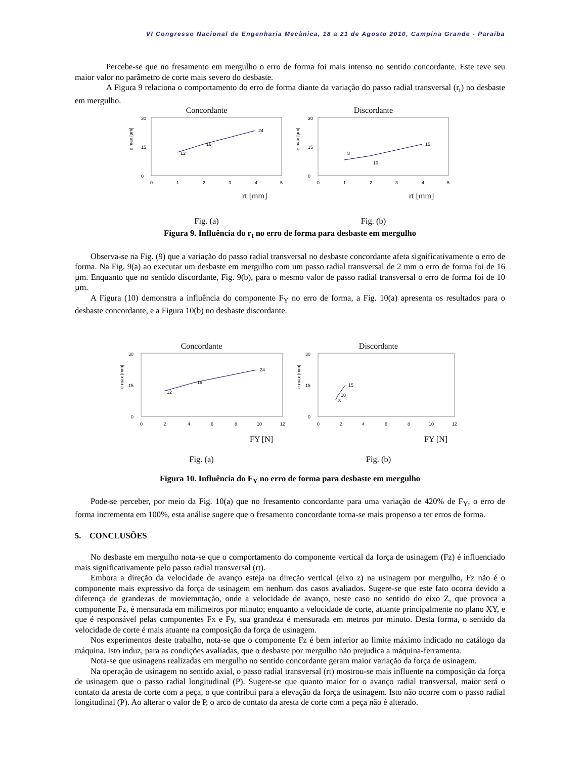VI Congresso Nacional de Engenharia Mecânica, 18 a 21 de Agosto 2010, Campina Grande - Paraíba
Percebe-se que no fresamento em mergulho o erro de forma foi mais intenso no sentido concordante. Este teve seu maior valor no parâmetro de corte mais severo do desbaste.
A Figura 9 relaciona o comportamento do erro de forma diante da variação do passo radial transversal (r<sub>t</sub>) no desbaste em mergulho.
Concordante
e max [µm]
30
0
15
0
1
2
3
4
5
12
16
24
rt [mm]
Fig. (a)
Discordante
e max [µm]
30
0
15
0
1
2
3
4
5
8
10
15
rt [mm]
Fig. (b)
Figura 9. Influência do r<sub>t</sub> no erro de forma para desbaste em mergulho
Observa-se na Fig. (9) que a variação do passo radial transversal no desbaste concordante afeta significativamente o erro de forma. Na Fig. 9(a) ao executar um desbaste em mergulho com um passo radial transversal de 2 mm o erro de forma foi de 16 µm. Enquanto que no sentido discordante, Fig. 9(b), para o mesmo valor de passo radial transversal o erro de forma foi de 10 µm.
A Figura (10) demonstra a influência do componente F<sub>Y</sub> no erro de forma, a Fig. 10(a) apresenta os resultados para o desbaste concordante, e a Figura 10(b) no desbaste discordante.
Concordante
e max [mm]
30
0
15
0
2
4
6
8
10
12
12
16
24
FY [N]
Fig. (a)
Discordante
e max [mm]
30
0
15
0
2
4
6
8
10
12
8
10
15
FY [N]
Fig. (b)
Figura 10. Influência do F<sub>Y</sub> no erro de forma para desbaste em mergulho
Pode-se perceber, por meio da Fig. 10(a) que no fresamento concordante para uma variação de 420% de F<sub>Y</sub>, o erro de forma incrementa em 100%, esta análise sugere que o fresamento concordante torna-se mais propenso a ter erros de forma.
5. CONCLUSÕES
No desbaste em mergulho nota-se que o comportamento do componente vertical da força de usinagem (Fz) é influenciado mais significativamente pelo passo radial transversal (rt).
Embora a direção da velocidade de avanço esteja na direção vertical (eixo z) na usinagem por mergulho, Fz não é o componente mais expressivo da força de usinagem em nenhum dos casos avaliados. Sugere-se que este fato ocorra devido a diferença de grandezas de moviemntação, onde a velocidade de avanço, neste caso no sentido do eixo Z, que provoca a componente Fz, é mensurada em milimetros por minuto; enquanto a velocidade de corte, atuante principalmente no plano XY, e que é responsável pelas componentes Fx e Fy, sua grandeza é mensurada em metros por minuto. Desta forma, o sentido da velocidade de corte é mais atuante na composição da força de usinagem.
Nos experimentos deste trabalho, nota-se que o componente Fz é bem inferior ao limite máximo indicado no catálogo da máquina. Isto induz, para as condições avaliadas, que o desbaste por mergulho não prejudica a máquina-ferramenta.
Nota-se que usinagens realizadas em mergulho no sentido concordante geram maior variação da força de usinagem.
Na operação de usinagem no sentido axial, o passo radial transversal (rt) mostrou-se mais influente na composição da força de usinagem que o passo radial longitudinal (P). Sugere-se que quanto maior for o avanço radial transversal, maior será o contato da aresta de corte com a peça, o que contribui para a elevação da força de usinagem. Isto não ocorre com o passo radial longitudinal (P). Ao alterar o valor de P, o arco de contato da aresta de corte com a peça não é alterado.